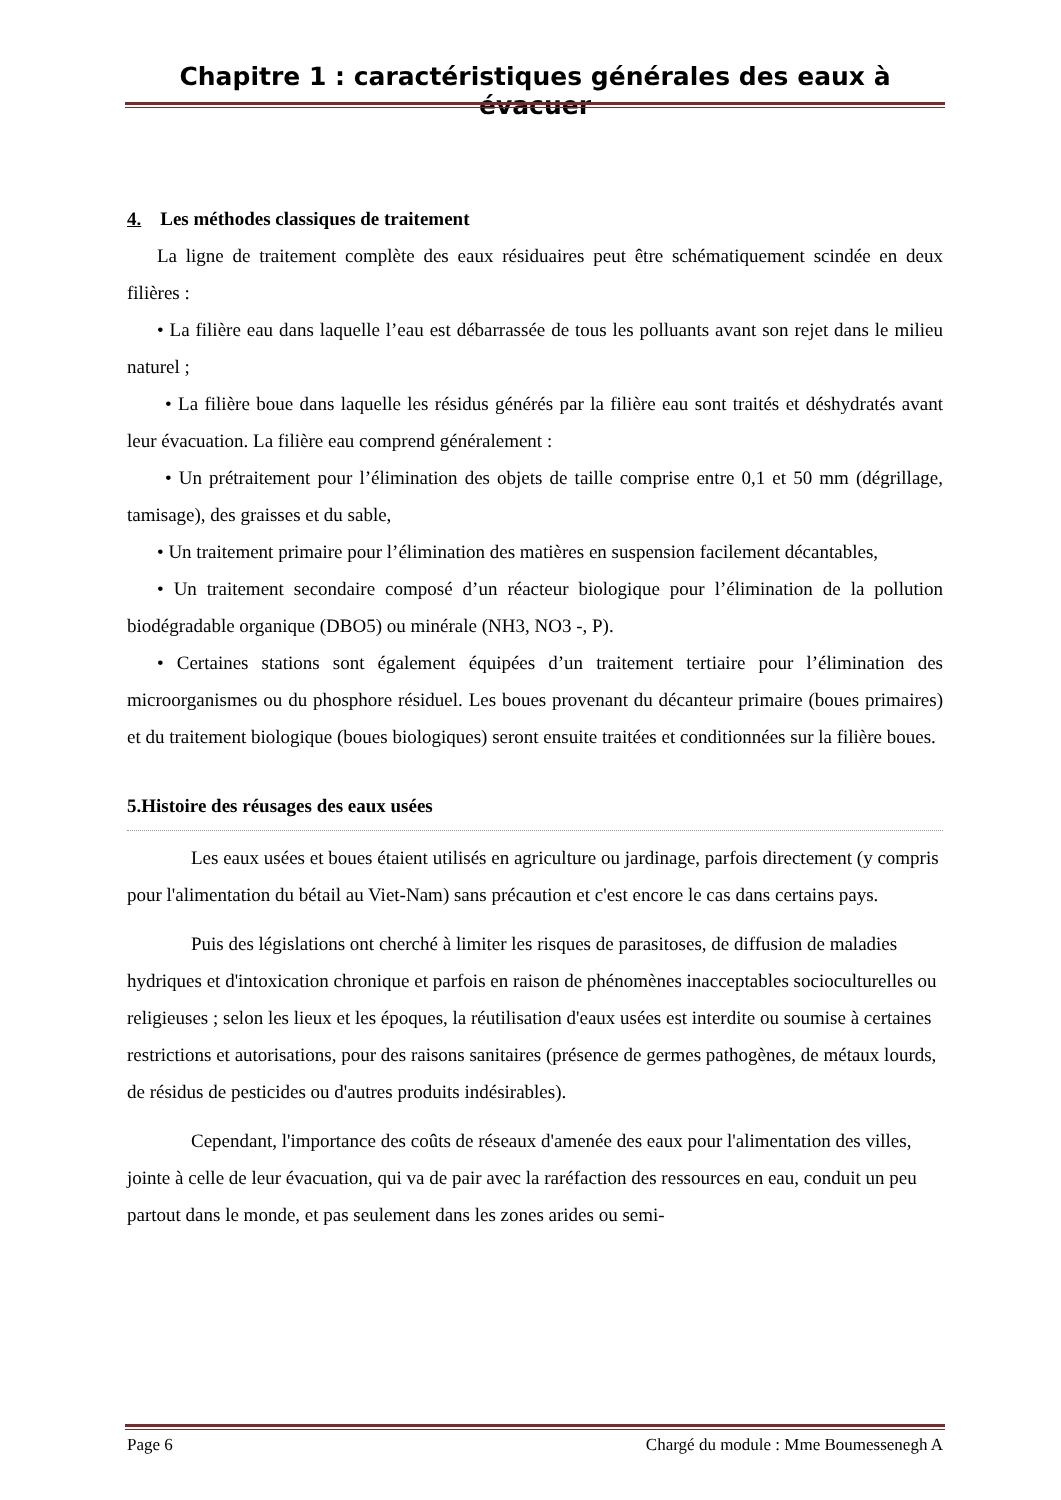Chapitre 1 : caractéristiques générales des eaux à évacuer
4. Les méthodes classiques de traitement
La ligne de traitement complète des eaux résiduaires peut être schématiquement scindée en deux filières :
• La filière eau dans laquelle l’eau est débarrassée de tous les polluants avant son rejet dans le milieu naturel ;
• La filière boue dans laquelle les résidus générés par la filière eau sont traités et déshydratés avant leur évacuation. La filière eau comprend généralement :
• Un prétraitement pour l’élimination des objets de taille comprise entre 0,1 et 50 mm (dégrillage, tamisage), des graisses et du sable,
• Un traitement primaire pour l’élimination des matières en suspension facilement décantables,
• Un traitement secondaire composé d’un réacteur biologique pour l’élimination de la pollution biodégradable organique (DBO5) ou minérale (NH3, NO3 -, P).
• Certaines stations sont également équipées d’un traitement tertiaire pour l’élimination des microorganismes ou du phosphore résiduel. Les boues provenant du décanteur primaire (boues primaires) et du traitement biologique (boues biologiques) seront ensuite traitées et conditionnées sur la filière boues.
5.Histoire des réusages des eaux usées
Les eaux usées et boues étaient utilisés en agriculture ou jardinage, parfois directement (y compris pour l'alimentation du bétail au Viet-Nam) sans précaution et c'est encore le cas dans certains pays.
Puis des législations ont cherché à limiter les risques de parasitoses, de diffusion de maladies hydriques et d'intoxication chronique et parfois en raison de phénomènes inacceptables socioculturelles ou religieuses ; selon les lieux et les époques, la réutilisation d'eaux usées est interdite ou soumise à certaines restrictions et autorisations, pour des raisons sanitaires (présence de germes pathogènes, de métaux lourds, de résidus de pesticides ou d'autres produits indésirables).
Cependant, l'importance des coûts de réseaux d'amenée des eaux pour l'alimentation des villes, jointe à celle de leur évacuation, qui va de pair avec la raréfaction des ressources en eau, conduit un peu partout dans le monde, et pas seulement dans les zones arides ou semi-
Page 6 Chargé du module : Mme Boumessenegh A